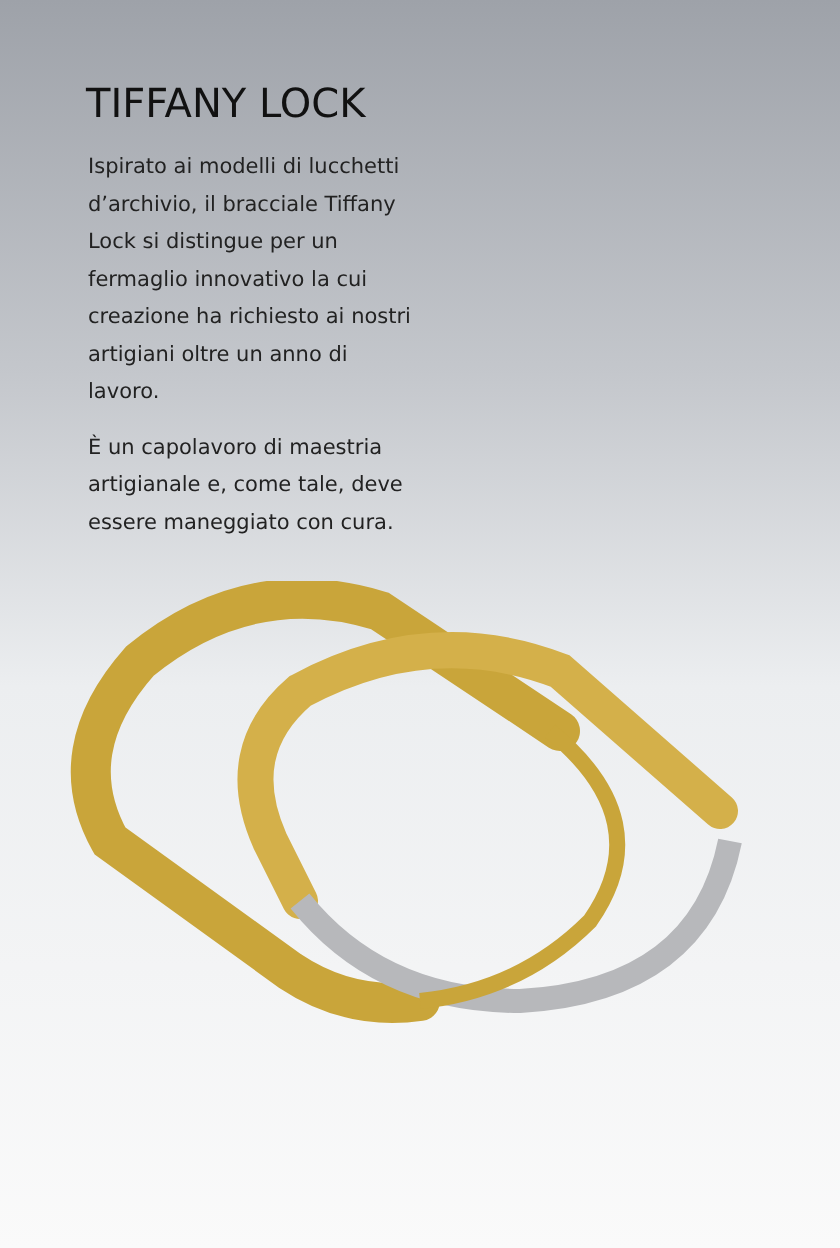TIFFANY LOCK
Ispirato ai modelli di lucchetti d’archivio, il bracciale Tiffany Lock si distingue per un fermaglio innovativo la cui creazione ha richiesto ai nostri artigiani oltre un anno di lavoro.
È un capolavoro di maestria artigianale e, come tale, deve essere maneggiato con cura.